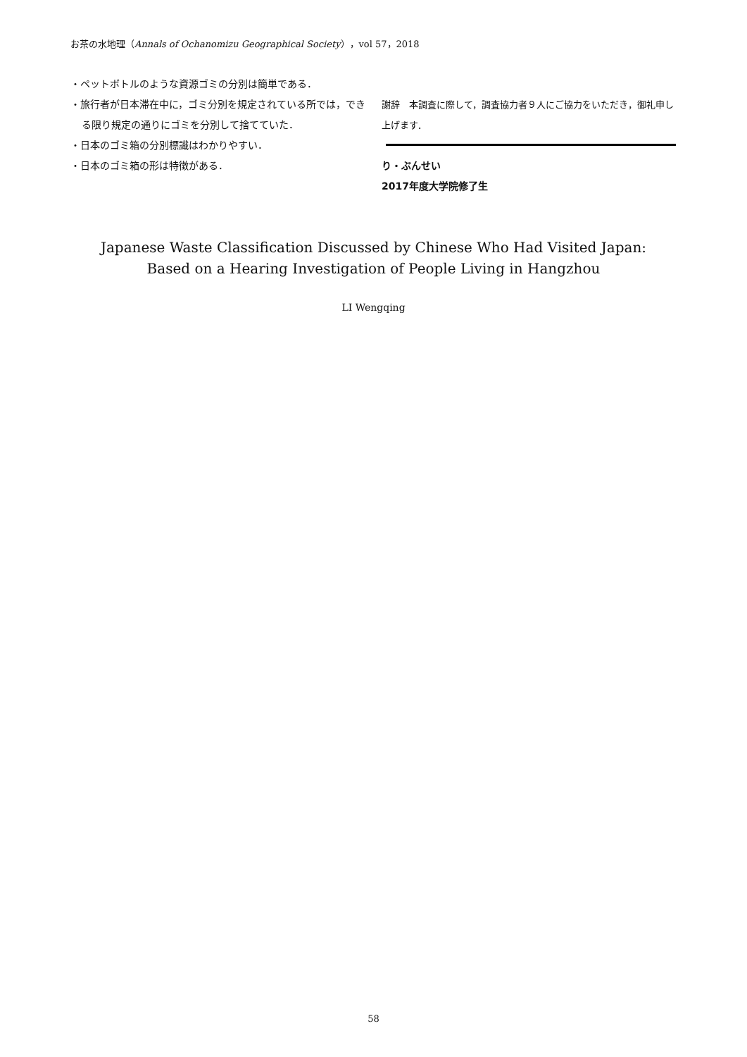お茶の水地理（Annals of Ochanomizu Geographical Society），vol 57，2018
・ペットボトルのような資源ゴミの分別は簡単である．
・旅行者が日本滞在中に，ゴミ分別を規定されている所では，できる限り規定の通りにゴミを分別して捨てていた．
・日本のゴミ箱の分別標識はわかりやすい．
・日本のゴミ箱の形は特徴がある．
謝辞　本調査に際して，調査協力者９人にご協力をいただき，御礼申し上げます．
り・ぶんせい
2017年度大学院修了生
Japanese Waste Classification Discussed by Chinese Who Had Visited Japan:
Based on a Hearing Investigation of People Living in Hangzhou
LI Wengqing
58